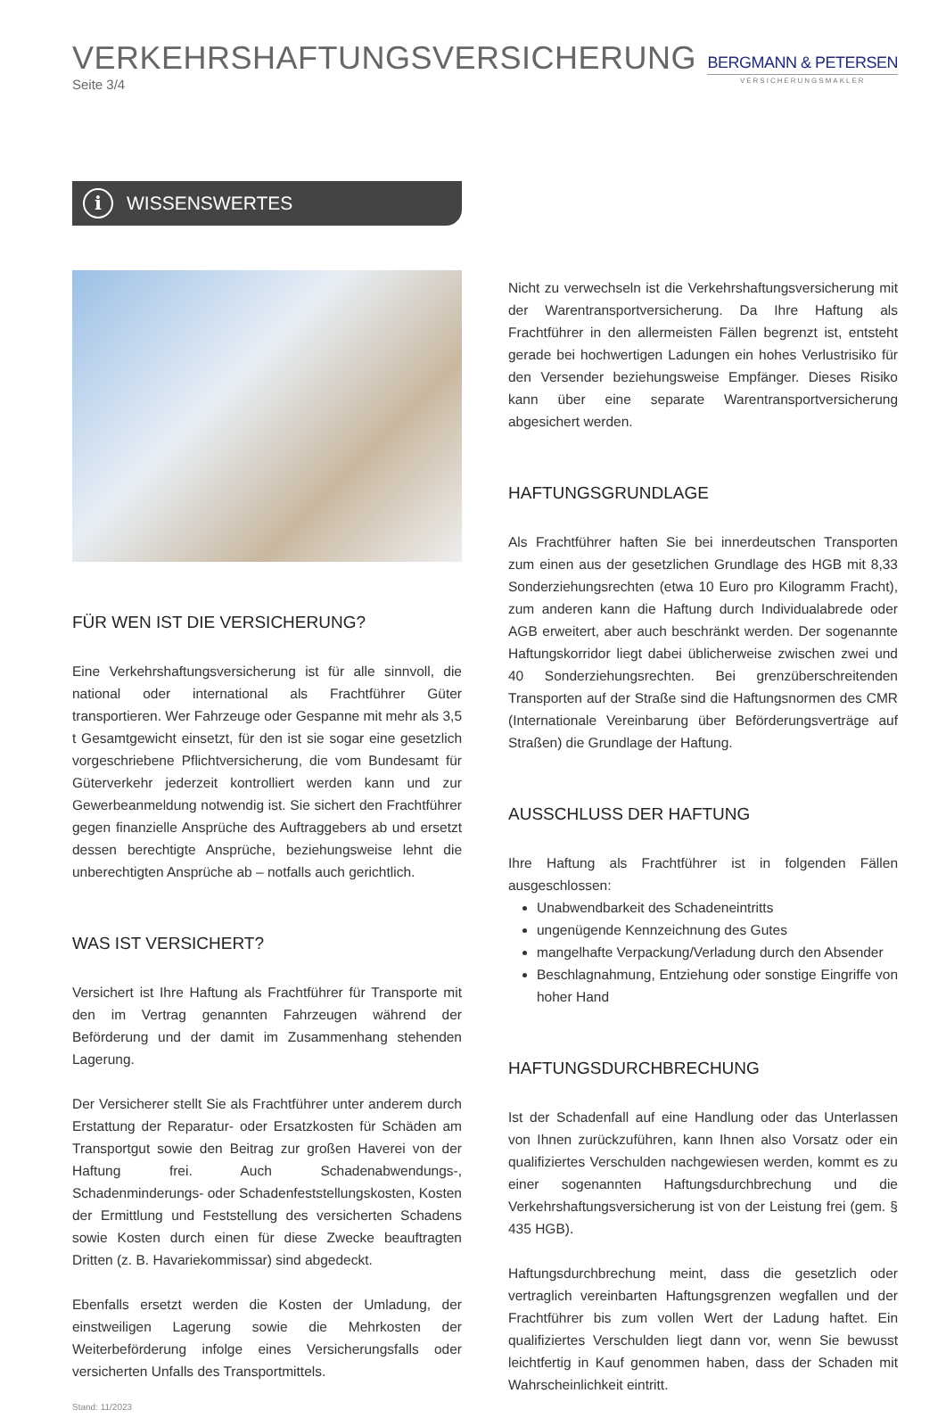VERKEHRSHAFTUNGSVERSICHERUNG
Seite 3/4
BERGMANN & PETERSEN
VERSICHERUNGSMAKLER
i WISSENSWERTES
FÜR WEN IST DIE VERSICHERUNG?
Eine Verkehrshaftungsversicherung ist für alle sinnvoll, die national oder international als Frachtführer Güter transportieren. Wer Fahrzeuge oder Gespanne mit mehr als 3,5 t Gesamtgewicht einsetzt, für den ist sie sogar eine gesetzlich vorgeschriebene Pflichtversicherung, die vom Bundesamt für Güterverkehr jederzeit kontrolliert werden kann und zur Gewerbeanmeldung notwendig ist. Sie sichert den Frachtführer gegen finanzielle Ansprüche des Auftraggebers ab und ersetzt dessen berechtigte Ansprüche, beziehungsweise lehnt die unberechtigten Ansprüche ab – notfalls auch gerichtlich.
WAS IST VERSICHERT?
Versichert ist Ihre Haftung als Frachtführer für Transporte mit den im Vertrag genannten Fahrzeugen während der Beförderung und der damit im Zusammenhang stehenden Lagerung.
Der Versicherer stellt Sie als Frachtführer unter anderem durch Erstattung der Reparatur- oder Ersatzkosten für Schäden am Transportgut sowie den Beitrag zur großen Haverei von der Haftung frei. Auch Schadenabwendungs-, Schadenminderungs- oder Schadenfeststellungskosten, Kosten der Ermittlung und Feststellung des versicherten Schadens sowie Kosten durch einen für diese Zwecke beauftragten Dritten (z. B. Havariekommissar) sind abgedeckt.
Ebenfalls ersetzt werden die Kosten der Umladung, der einstweiligen Lagerung sowie die Mehrkosten der Weiterbeförderung infolge eines Versicherungsfalls oder versicherten Unfalls des Transportmittels.
Stand: 11/2023
Nicht zu verwechseln ist die Verkehrshaftungsversicherung mit der Warentransportversicherung. Da Ihre Haftung als Frachtführer in den allermeisten Fällen begrenzt ist, entsteht gerade bei hochwertigen Ladungen ein hohes Verlustrisiko für den Versender beziehungsweise Empfänger. Dieses Risiko kann über eine separate Warentransportversicherung abgesichert werden.
HAFTUNGSGRUNDLAGE
Als Frachtführer haften Sie bei innerdeutschen Transporten zum einen aus der gesetzlichen Grundlage des HGB mit 8,33 Sonderziehungsrechten (etwa 10 Euro pro Kilogramm Fracht), zum anderen kann die Haftung durch Individualabrede oder AGB erweitert, aber auch beschränkt werden. Der sogenannte Haftungskorridor liegt dabei üblicherweise zwischen zwei und 40 Sonderziehungsrechten. Bei grenzüberschreitenden Transporten auf der Straße sind die Haftungsnormen des CMR (Internationale Vereinbarung über Beförderungsverträge auf Straßen) die Grundlage der Haftung.
AUSSCHLUSS DER HAFTUNG
Ihre Haftung als Frachtführer ist in folgenden Fällen ausgeschlossen:
Unabwendbarkeit des Schadeneintritts
ungenügende Kennzeichnung des Gutes
mangelhafte Verpackung/Verladung durch den Absender
Beschlagnahmung, Entziehung oder sonstige Eingriffe von hoher Hand
HAFTUNGSDURCHBRECHUNG
Ist der Schadenfall auf eine Handlung oder das Unterlassen von Ihnen zurückzuführen, kann Ihnen also Vorsatz oder ein qualifiziertes Verschulden nachgewiesen werden, kommt es zu einer sogenannten Haftungsdurchbrechung und die Verkehrshaftungsversicherung ist von der Leistung frei (gem. § 435 HGB).
Haftungsdurchbrechung meint, dass die gesetzlich oder vertraglich vereinbarten Haftungsgrenzen wegfallen und der Frachtführer bis zum vollen Wert der Ladung haftet. Ein qualifiziertes Verschulden liegt dann vor, wenn Sie bewusst leichtfertig in Kauf genommen haben, dass der Schaden mit Wahrscheinlichkeit eintritt.